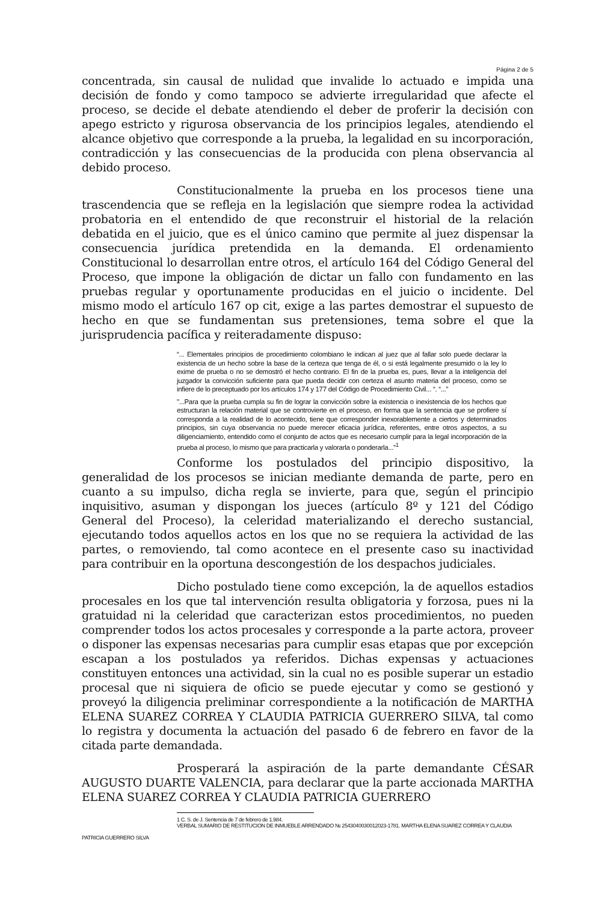Página 2 de 5
concentrada, sin causal de nulidad que invalide lo actuado e impida una decisión de fondo y como tampoco se advierte irregularidad que afecte el proceso, se decide el debate atendiendo el deber de proferir la decisión con apego estricto y rigurosa observancia de los principios legales, atendiendo el alcance objetivo que corresponde a la prueba, la legalidad en su incorporación, contradicción y las consecuencias de la producida con plena observancia al debido proceso.
Constitucionalmente la prueba en los procesos tiene una trascendencia que se refleja en la legislación que siempre rodea la actividad probatoria en el entendido de que reconstruir el historial de la relación debatida en el juicio, que es el único camino que permite al juez dispensar la consecuencia jurídica pretendida en la demanda. El ordenamiento Constitucional lo desarrollan entre otros, el artículo 164 del Código General del Proceso, que impone la obligación de dictar un fallo con fundamento en las pruebas regular y oportunamente producidas en el juicio o incidente. Del mismo modo el artículo 167 op cit, exige a las partes demostrar el supuesto de hecho en que se fundamentan sus pretensiones, tema sobre el que la jurisprudencia pacífica y reiteradamente dispuso:
“... Elementales principios de procedimiento colombiano le indican al juez que al fallar solo puede declarar la existencia de un hecho sobre la base de la certeza que tenga de él, o si está legalmente presumido o la ley lo exime de prueba o no se demostró el hecho contrario. El fin de la prueba es, pues, llevar a la inteligencia del juzgador la convicción suficiente para que pueda decidir con certeza el asunto materia del proceso, como se infiere de lo preceptuado por los artículos 174 y 177 del Código de Procedimiento Civil... “. “...”
"...Para que la prueba cumpla su fin de lograr la convicción sobre la existencia o inexistencia de los hechos que estructuran la relación material que se controvierte en el proceso, en forma que la sentencia que se profiere sí corresponda a la realidad de lo acontecido, tiene que corresponder inexorablemente a ciertos y determinados principios, sin cuya observancia no puede merecer eficacia jurídica, referentes, entre otros aspectos, a su diligenciamiento, entendido como el conjunto de actos que es necesario cumplir para la legal incorporación de la prueba al proceso, lo mismo que para practicarla y valorarla o ponderarla...”<sup>1</sup>
Conforme los postulados del principio dispositivo, la generalidad de los procesos se inician mediante demanda de parte, pero en cuanto a su impulso, dicha regla se invierte, para que, según el principio inquisitivo, asuman y dispongan los jueces (artículo 8º y 121 del Código General del Proceso), la celeridad materializando el derecho sustancial, ejecutando todos aquellos actos en los que no se requiera la actividad de las partes, o removiendo, tal como acontece en el presente caso su inactividad para contribuir en la oportuna descongestión de los despachos judiciales.
Dicho postulado tiene como excepción, la de aquellos estadios procesales en los que tal intervención resulta obligatoria y forzosa, pues ni la gratuidad ni la celeridad que caracterizan estos procedimientos, no pueden comprender todos los actos procesales y corresponde a la parte actora, proveer o disponer las expensas necesarias para cumplir esas etapas que por excepción escapan a los postulados ya referidos. Dichas expensas y actuaciones constituyen entonces una actividad, sin la cual no es posible superar un estadio procesal que ni siquiera de oficio se puede ejecutar y como se gestionó y proveyó la diligencia preliminar correspondiente a la notificación de MARTHA ELENA SUAREZ CORREA Y CLAUDIA PATRICIA GUERRERO SILVA, tal como lo registra y documenta la actuación del pasado 6 de febrero en favor de la citada parte demandada.
Prosperará la aspiración de la parte demandante CÉSAR AUGUSTO DUARTE VALENCIA, para declarar que la parte accionada MARTHA ELENA SUAREZ CORREA Y CLAUDIA PATRICIA GUERRERO
1 C. S. de J. Sentencia de 7 de febrero de 1.984.
VERBAL SUMARIO DE RESTITUCION DE INMUEBLE ARRENDADO № 2543040030012023-1781. MARTHA ELENA SUAREZ CORREA Y CLAUDIA
PATRICIA GUERRERO SILVA